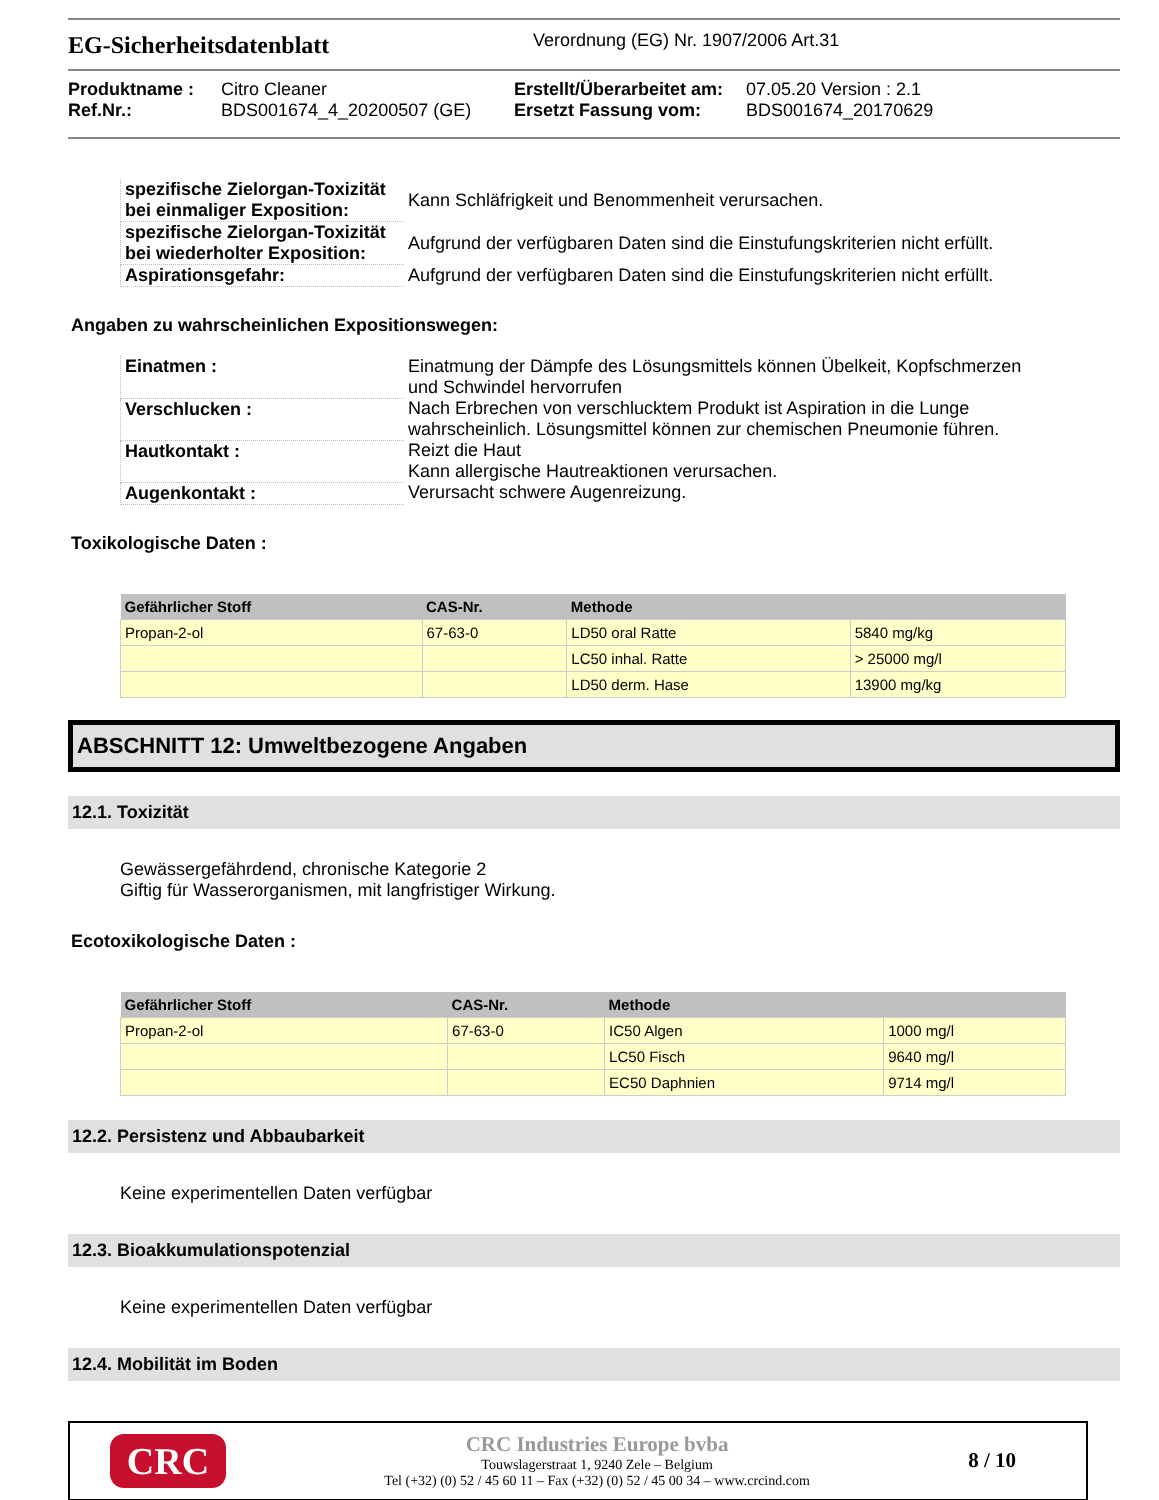EG-Sicherheitsdatenblatt Verordnung (EG) Nr. 1907/2006 Art.31
Produktname : Citro Cleaner Erstellt/Überarbeitet am: 07.05.20 Version : 2.1 Ref.Nr.: BDS001674_4_20200507 (GE) Ersetzt Fassung vom: BDS001674_20170629
| spezifische Zielorgan-Toxizität bei einmaliger Exposition: | Kann Schläfrigkeit und Benommenheit verursachen. |
| spezifische Zielorgan-Toxizität bei wiederholter Exposition: | Aufgrund der verfügbaren Daten sind die Einstufungskriterien nicht erfüllt. |
| Aspirationsgefahr: | Aufgrund der verfügbaren Daten sind die Einstufungskriterien nicht erfüllt. |
Angaben zu wahrscheinlichen Expositionswegen:
| Einatmen : | Einatmung der Dämpfe des Lösungsmittels können Übelkeit, Kopfschmerzen und Schwindel hervorrufen |
| Verschlucken : | Nach Erbrechen von verschlucktem Produkt ist Aspiration in die Lunge wahrscheinlich. Lösungsmittel können zur chemischen Pneumonie führen. |
| Hautkontakt : | Reizt die Haut Kann allergische Hautreaktionen verursachen. |
| Augenkontakt : | Verursacht schwere Augenreizung. |
Toxikologische Daten :
| Gefährlicher Stoff | CAS-Nr. | Methode | |
| --- | --- | --- | --- |
| Propan-2-ol | 67-63-0 | LD50 oral Ratte | 5840 mg/kg |
| | | LC50 inhal. Ratte | > 25000 mg/l |
| | | LD50 derm. Hase | 13900 mg/kg |
ABSCHNITT 12: Umweltbezogene Angaben
12.1. Toxizität
Gewässergefährdend, chronische Kategorie 2
Giftig für Wasserorganismen, mit langfristiger Wirkung.
Ecotoxikologische Daten :
| Gefährlicher Stoff | CAS-Nr. | Methode | |
| --- | --- | --- | --- |
| Propan-2-ol | 67-63-0 | IC50 Algen | 1000 mg/l |
| | | LC50 Fisch | 9640 mg/l |
| | | EC50 Daphnien | 9714 mg/l |
12.2. Persistenz und Abbaubarkeit
Keine experimentellen Daten verfügbar
12.3. Bioakkumulationspotenzial
Keine experimentellen Daten verfügbar
12.4. Mobilität im Boden
CRC
CRC Industries Europe bvba
Touwslagerstraat 1, 9240 Zele – Belgium
Tel (+32) (0) 52 / 45 60 11 – Fax (+32) (0) 52 / 45 00 34 – www.crcind.com
8 / 10